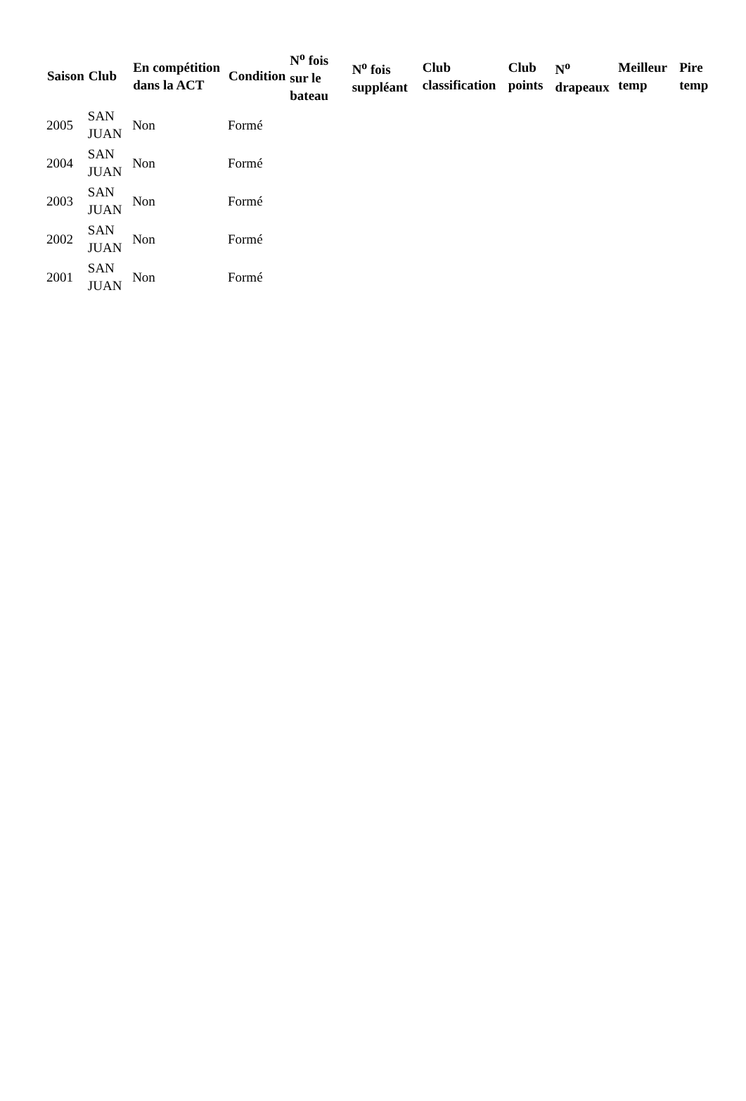| Saison | Club | En compétition dans la ACT | Condition | N<sup>o</sup> fois sur le bateau | N<sup>o</sup> fois suppléant | Club classification | Club points | N<sup>o</sup> drapeaux | Meilleur temp | Pire temp |
| --- | --- | --- | --- | --- | --- | --- | --- | --- | --- | --- |
| 2005 | SAN JUAN | Non | Formé | | | | | | | |
| 2004 | SAN JUAN | Non | Formé | | | | | | | |
| 2003 | SAN JUAN | Non | Formé | | | | | | | |
| 2002 | SAN JUAN | Non | Formé | | | | | | | |
| 2001 | SAN JUAN | Non | Formé | | | | | | | |